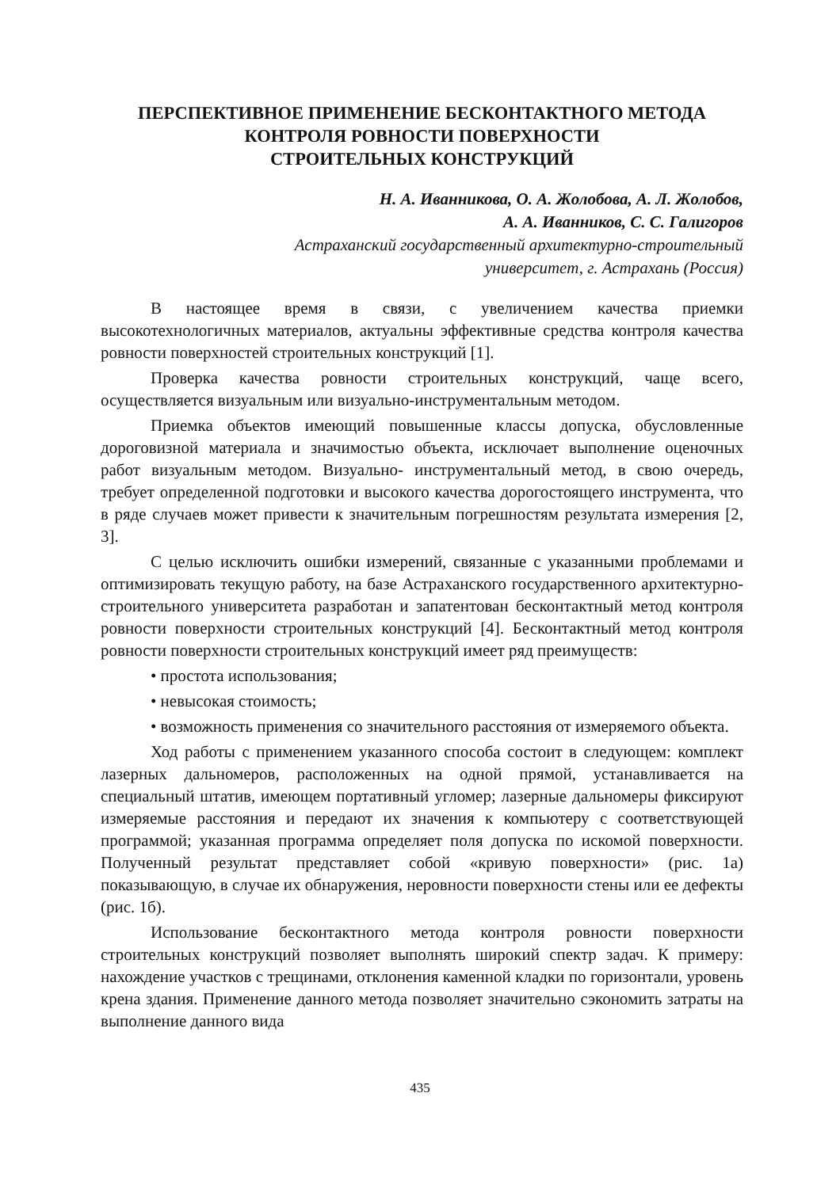ПЕРСПЕКТИВНОЕ ПРИМЕНЕНИЕ БЕСКОНТАКТНОГО МЕТОДА
КОНТРОЛЯ РОВНОСТИ ПОВЕРХНОСТИ
СТРОИТЕЛЬНЫХ КОНСТРУКЦИЙ
Н. А. Иванникова, О. А. Жолобова, А. Л. Жолобов,
А. А. Иванников, С. С. Галигоров
Астраханский государственный архитектурно-строительный
университет, г. Астрахань (Россия)
В настоящее время в связи, с увеличением качества приемки высокотехнологичных материалов, актуальны эффективные средства контроля качества ровности поверхностей строительных конструкций [1].
Проверка качества ровности строительных конструкций, чаще всего, осуществляется визуальным или визуально-инструментальным методом.
Приемка объектов имеющий повышенные классы допуска, обусловленные дороговизной материала и значимостью объекта, исключает выполнение оценочных работ визуальным методом. Визуально- инструментальный метод, в свою очередь, требует определенной подготовки и высокого качества дорогостоящего инструмента, что в ряде случаев может привести к значительным погрешностям результата измерения [2, 3].
С целью исключить ошибки измерений, связанные с указанными проблемами и оптимизировать текущую работу, на базе Астраханского государственного архитектурно-строительного университета разработан и запатентован бесконтактный метод контроля ровности поверхности строительных конструкций [4]. Бесконтактный метод контроля ровности поверхности строительных конструкций имеет ряд преимуществ:
• простота использования;
• невысокая стоимость;
• возможность применения со значительного расстояния от измеряемого объекта.
Ход работы с применением указанного способа состоит в следующем: комплект лазерных дальномеров, расположенных на одной прямой, устанавливается на специальный штатив, имеющем портативный угломер; лазерные дальномеры фиксируют измеряемые расстояния и передают их значения к компьютеру с соответствующей программой; указанная программа определяет поля допуска по искомой поверхности. Полученный результат представляет собой «кривую поверхности» (рис. 1а) показывающую, в случае их обнаружения, неровности поверхности стены или ее дефекты (рис. 1б).
Использование бесконтактного метода контроля ровности поверхности строительных конструкций позволяет выполнять широкий спектр задач. К примеру: нахождение участков с трещинами, отклонения каменной кладки по горизонтали, уровень крена здания. Применение данного метода позволяет значительно сэкономить затраты на выполнение данного вида
435